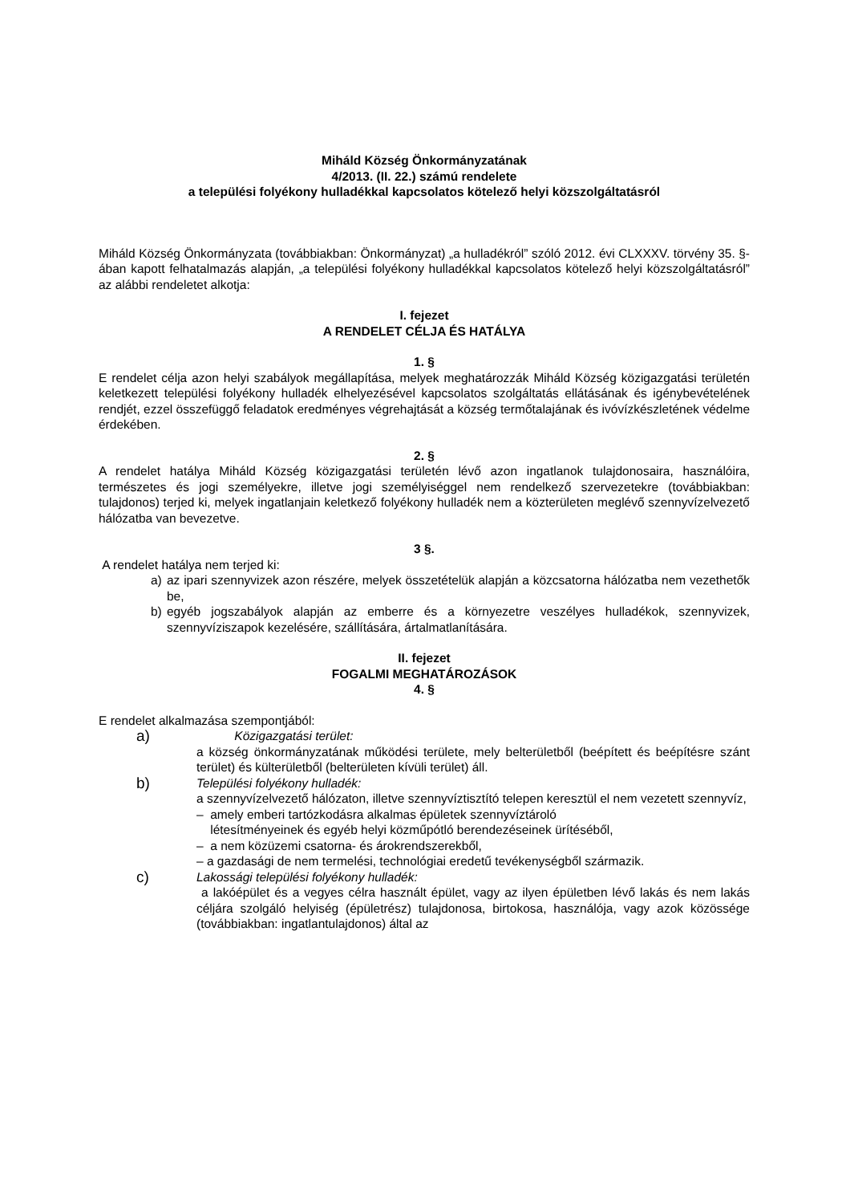Miháld Község Önkormányzatának
4/2013. (II. 22.) számú rendelete
a települési folyékony hulladékkal kapcsolatos kötelező helyi közszolgáltatásról
Miháld Község Önkormányzata (továbbiakban: Önkormányzat) „a hulladékról” szóló 2012. évi CLXXXV. törvény 35. §-ában kapott felhatalmazás alapján, „a települési folyékony hulladékkal kapcsolatos kötelező helyi közszolgáltatásról” az alábbi rendeletet alkotja:
I. fejezet
A RENDELET CÉLJA ÉS HATÁLYA
1. §
E rendelet célja azon helyi szabályok megállapítása, melyek meghatározzák Miháld Község közigazgatási területén keletkezett települési folyékony hulladék elhelyezésével kapcsolatos szolgáltatás ellátásának és igénybevételének rendjét, ezzel összefüggő feladatok eredményes végrehajtását a község termőtalajának és ivóvízkészletének védelme érdekében.
2. §
A rendelet hatálya Miháld Község közigazgatási területén lévő azon ingatlanok tulajdonosaira, használóira, természetes és jogi személyekre, illetve jogi személyiséggel nem rendelkező szervezetekre (továbbiakban: tulajdonos) terjed ki, melyek ingatlanjain keletkező folyékony hulladék nem a közterületen meglévő szennyvízelvezető hálózatba van bevezetve.
3 §.
A rendelet hatálya nem terjed ki:
a) az ipari szennyvizek azon részére, melyek összetételük alapján a közcsatorna hálózatba nem vezethetők be,
b) egyéb jogszabályok alapján az emberre és a környezetre veszélyes hulladékok, szennyvizek, szennyvíziszapok kezelésére, szállítására, ártalmatlanítására.
II. fejezet
FOGALMI MEGHATÁROZÁSOK
4. §
E rendelet alkalmazása szempontjából:
a)
Közigazgatási terület:
a község önkormányzatának működési területe, mely belterületből (beépített és beépítésre szánt terület) és külterületből (belterületen kívüli terület) áll.
b)
Települési folyékony hulladék:
a szennyvízelvezető hálózaton, illetve szennyvíztisztító telepen keresztül el nem vezetett szennyvíz,
– amely emberi tartózkodásra alkalmas épületek szennyvíztároló
létesítményeinek és egyéb helyi közműpótló berendezéseinek ürítéséből,
– a nem közüzemi csatorna- és árokrendszerekből,
– a gazdasági de nem termelési, technológiai eredetű tevékenységből származik.
c)
Lakossági települési folyékony hulladék:
a lakóépület és a vegyes célra használt épület, vagy az ilyen épületben lévő lakás és nem lakás céljára szolgáló helyiség (épületrész) tulajdonosa, birtokosa, használója, vagy azok közössége (továbbiakban: ingatlantulajdonos) által az